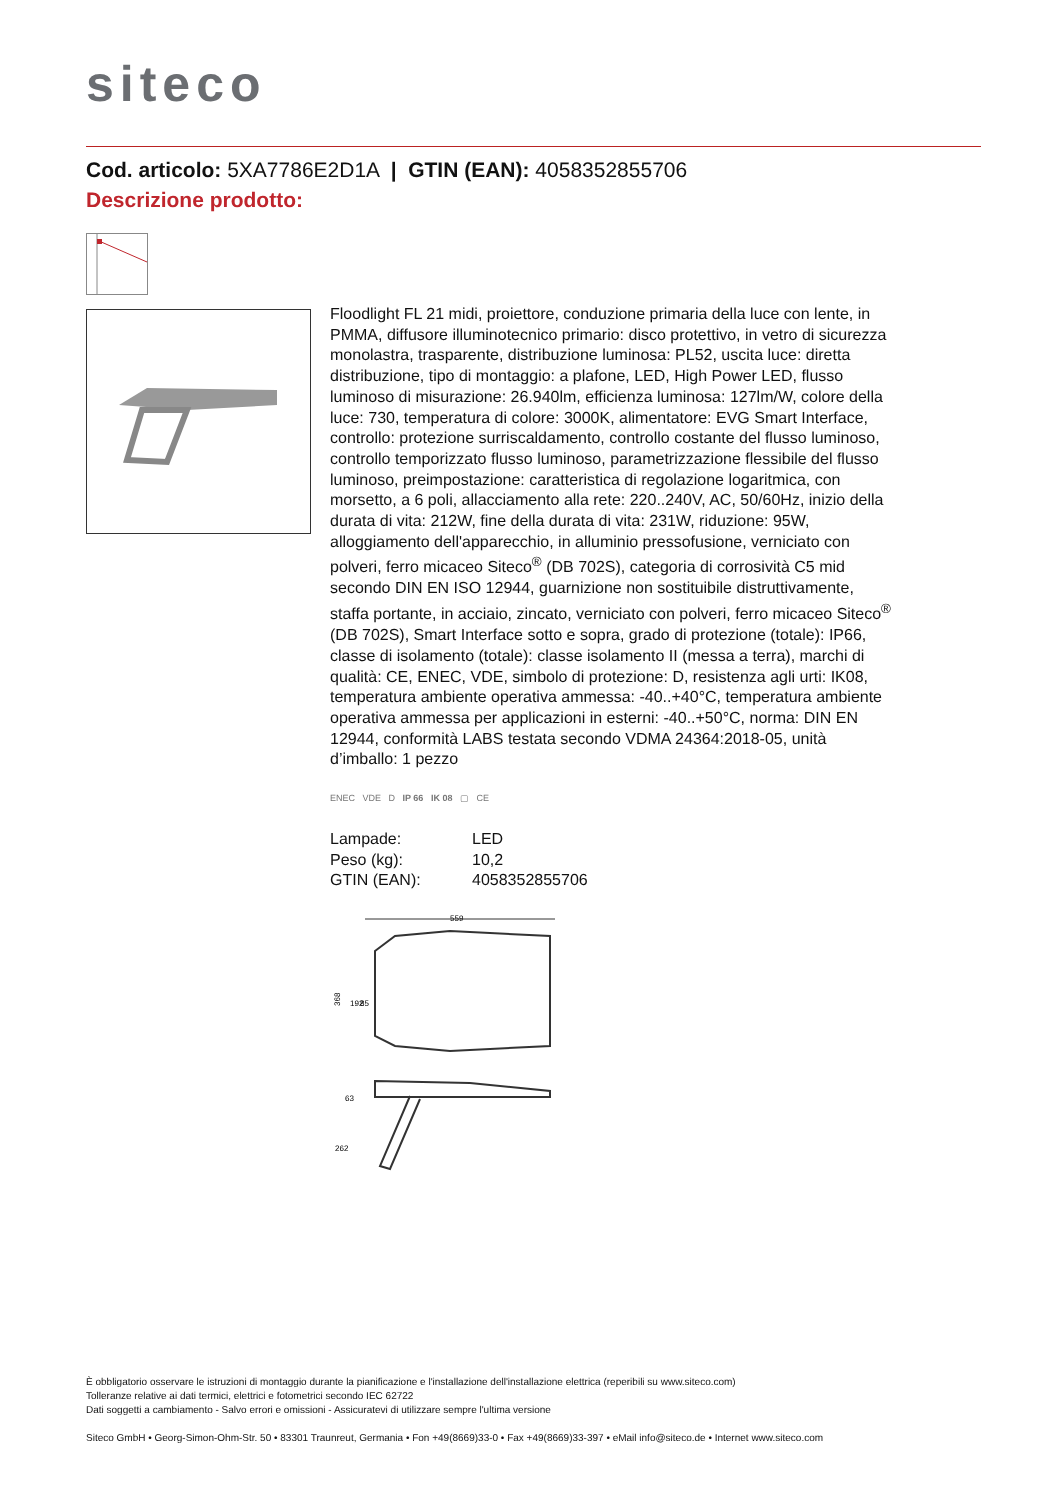siteco
Cod. articolo: 5XA7786E2D1A | GTIN (EAN): 4058352855706
Descrizione prodotto:
Floodlight FL 21 midi, proiettore, conduzione primaria della luce con lente, in PMMA, diffusore illuminotecnico primario: disco protettivo, in vetro di sicurezza monolastra, trasparente, distribuzione luminosa: PL52, uscita luce: diretta distribuzione, tipo di montaggio: a plafone, LED, High Power LED, flusso luminoso di misurazione: 26.940lm, efficienza luminosa: 127lm/W, colore della luce: 730, temperatura di colore: 3000K, alimentatore: EVG Smart Interface, controllo: protezione surriscaldamento, controllo costante del flusso luminoso, controllo temporizzato flusso luminoso, parametrizzazione flessibile del flusso luminoso, preimpostazione: caratteristica di regolazione logaritmica, con morsetto, a 6 poli, allacciamento alla rete: 220..240V, AC, 50/60Hz, inizio della durata di vita: 212W, fine della durata di vita: 231W, riduzione: 95W, alloggiamento dell'apparecchio, in alluminio pressofusione, verniciato con polveri, ferro micaceo Siteco<sup>®</sup> (DB 702S), categoria di corrosività C5 mid secondo DIN EN ISO 12944, guarnizione non sostituibile distruttivamente, staffa portante, in acciaio, zincato, verniciato con polveri, ferro micaceo Siteco<sup>®</sup> (DB 702S), Smart Interface sotto e sopra, grado di protezione (totale): IP66, classe di isolamento (totale): classe isolamento II (messa a terra), marchi di qualità: CE, ENEC, VDE, simbolo di protezione: D, resistenza agli urti: IK08, temperatura ambiente operativa ammessa: -40..+40°C, temperatura ambiente operativa ammessa per applicazioni in esterni: -40..+50°C, norma: DIN EN 12944, conformità LABS testata secondo VDMA 24364:2018-05, unità d’imballo: 1 pezzo
ENEC VDE D IP 66 IK 08 ▢ CE
| Lampade: | LED |
| Peso (kg): | 10,2 |
| GTIN (EAN): | 4058352855706 |
559
368
192
85
262
63
È obbligatorio osservare le istruzioni di montaggio durante la pianificazione e l'installazione dell'installazione elettrica (reperibili su www.siteco.com)
Tolleranze relative ai dati termici, elettrici e fotometrici secondo IEC 62722
Dati soggetti a cambiamento - Salvo errori e omissioni - Assicuratevi di utilizzare sempre l'ultima versione
Siteco GmbH • Georg-Simon-Ohm-Str. 50 • 83301 Traunreut, Germania • Fon +49(8669)33-0 • Fax +49(8669)33-397 • eMail info@siteco.de • Internet www.siteco.com